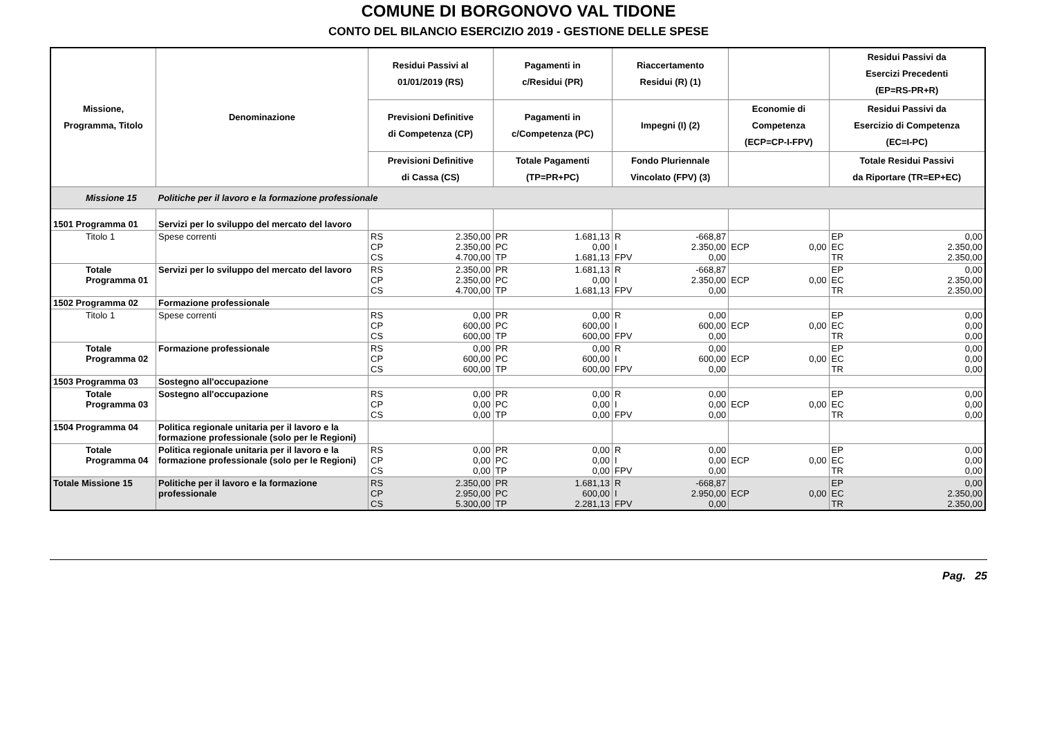COMUNE DI BORGONOVO VAL TIDONE
CONTO DEL BILANCIO ESERCIZIO 2019 - GESTIONE DELLE SPESE
| Missione, Programma, Titolo | Denominazione | Residui Passivi al 01/01/2019 (RS) | | Pagamenti in c/Residui (PR) | | Riaccertamento Residui (R) (1) | | | | Residui Passivi da Esercizi Precedenti (EP=RS-PR+R) | |
| --- | --- | --- | --- | --- | --- | --- | --- | --- | --- | --- | --- |
| | | Previsioni Definitive di Competenza (CP) | | Pagamenti in c/Competenza (PC) | | Impegni (I) (2) | | Economie di Competenza (ECP=CP-I-FPV) | | Residui Passivi da Esercizio di Competenza (EC=I-PC) | |
| | | Previsioni Definitive di Cassa (CS) | | Totale Pagamenti (TP=PR+PC) | | Fondo Pluriennale Vincolato (FPV) (3) | | | | Totale Residui Passivi da Riportare (TR=EP+EC) | |
| Missione 15 | Politiche per il lavoro e la formazione professionale | | | | | | | | | | |
| 1501 Programma 01 | Servizi per lo sviluppo del mercato del lavoro | | | | | | | | | | |
| Titolo 1 | Spese correnti | RS CP CS | 2.350,00 2.350,00 4.700,00 | PR PC TP | 1.681,13 0,00 1.681,13 | R I FPV | -668,87 2.350,00 0,00 | ECP | 0,00 | EP EC TR | 0,00 2.350,00 2.350,00 |
| Totale Programma 01 | Servizi per lo sviluppo del mercato del lavoro | RS CP CS | 2.350,00 2.350,00 4.700,00 | PR PC TP | 1.681,13 0,00 1.681,13 | R I FPV | -668,87 2.350,00 0,00 | ECP | 0,00 | EP EC TR | 0,00 2.350,00 2.350,00 |
| 1502 Programma 02 | Formazione professionale | | | | | | | | | | |
| Titolo 1 | Spese correnti | RS CP CS | 0,00 600,00 600,00 | PR PC TP | 0,00 600,00 600,00 | R I FPV | 0,00 600,00 0,00 | ECP | 0,00 | EP EC TR | 0,00 0,00 0,00 |
| Totale Programma 02 | Formazione professionale | RS CP CS | 0,00 600,00 600,00 | PR PC TP | 0,00 600,00 600,00 | R I FPV | 0,00 600,00 0,00 | ECP | 0,00 | EP EC TR | 0,00 0,00 0,00 |
| 1503 Programma 03 | Sostegno all'occupazione | | | | | | | | | | |
| Totale Programma 03 | Sostegno all'occupazione | RS CP CS | 0,00 0,00 0,00 | PR PC TP | 0,00 0,00 0,00 | R I FPV | 0,00 0,00 0,00 | ECP | 0,00 | EP EC TR | 0,00 0,00 0,00 |
| 1504 Programma 04 | Politica regionale unitaria per il lavoro e la formazione professionale (solo per le Regioni) | | | | | | | | | | |
| Totale Programma 04 | Politica regionale unitaria per il lavoro e la formazione professionale (solo per le Regioni) | RS CP CS | 0,00 0,00 0,00 | PR PC TP | 0,00 0,00 0,00 | R I FPV | 0,00 0,00 0,00 | ECP | 0,00 | EP EC TR | 0,00 0,00 0,00 |
| Totale Missione 15 | Politiche per il lavoro e la formazione professionale | RS CP CS | 2.350,00 2.950,00 5.300,00 | PR PC TP | 1.681,13 600,00 2.281,13 | R I FPV | -668,87 2.950,00 0,00 | ECP | 0,00 | EP EC TR | 0,00 2.350,00 2.350,00 |
Pag. 25